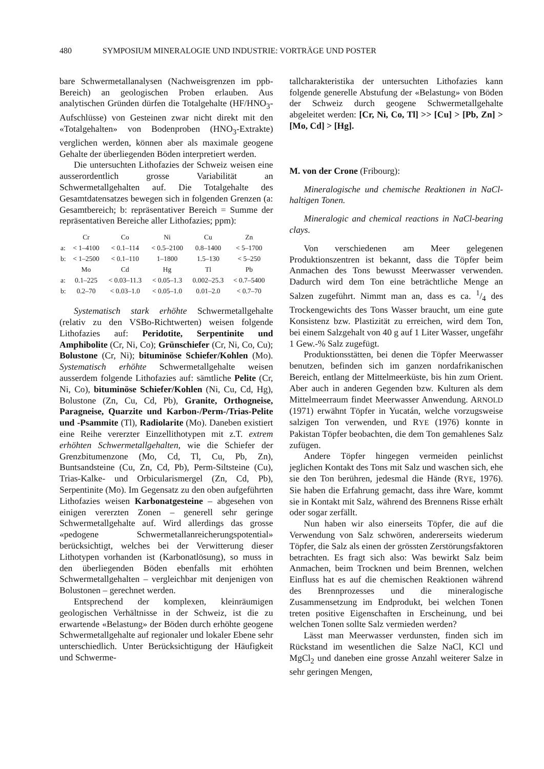480 SYMPOSIUM MINERALOGIE UND INDUSTRIE: VORTRÄGE UND POSTER
bare Schwermetallanalysen (Nachweisgrenzen im ppb-Bereich) an geologischen Proben erlauben. Aus analytischen Gründen dürfen die Totalgehalte (HF/HNO<sub>3</sub>-Aufschlüsse) von Gesteinen zwar nicht direkt mit den «Totalgehalten» von Bodenproben (HNO<sub>3</sub>-Extrakte) verglichen werden, können aber als maximale geogene Gehalte der überliegenden Böden interpretiert werden.
Die untersuchten Lithofazies der Schweiz weisen eine ausserordentlich grosse Variabilität an Schwermetallgehalten auf. Die Totalgehalte des Gesamtdatensatzes bewegen sich in folgenden Grenzen (a: Gesamtbereich; b: repräsentativer Bereich = Summe der repräsentativen Bereiche aller Lithofazies; ppm):
| | Cr | Co | Ni | Cu | Zn |
| a: | < 1–4100 | < 0.1–114 | < 0.5–2100 | 0.8–1400 | < 5–1700 |
| b: | < 1–2500 | < 0.1–110 | 1–1800 | 1.5–130 | < 5–250 |
| | Mo | Cd | Hg | Tl | Pb |
| a: | 0.1–225 | < 0.03–11.3 | < 0.05–1.3 | 0.002–25.3 | < 0.7–5400 |
| b: | 0.2–70 | < 0.03–1.0 | < 0.05–1.0 | 0.01–2.0 | < 0.7–70 |
Systematisch stark erhöhte Schwermetallgehalte (relativ zu den VSBo-Richtwerten) weisen folgende Lithofazies auf: Peridotite, Serpentinite und Amphibolite (Cr, Ni, Co); Grünschiefer (Cr, Ni, Co, Cu); Bolustone (Cr, Ni); bituminöse Schiefer/Kohlen (Mo). Systematisch erhöhte Schwermetallgehalte weisen ausserdem folgende Lithofazies auf: sämtliche Pelite (Cr, Ni, Co), bituminöse Schiefer/Kohlen (Ni, Cu, Cd, Hg), Bolustone (Zn, Cu, Cd, Pb), Granite, Orthogneise, Paragneise, Quarzite und Karbon-/Perm-/Trias-Pelite und -Psammite (Tl), Radiolarite (Mo). Daneben existiert eine Reihe vererzter Einzellithotypen mit z.T. extrem erhöhten Schwermetallgehalten, wie die Schiefer der Grenzbitumenzone (Mo, Cd, Tl, Cu, Pb, Zn), Buntsandsteine (Cu, Zn, Cd, Pb), Perm-Siltsteine (Cu), Trias-Kalke- und Orbicularismergel (Zn, Cd, Pb), Serpentinite (Mo). Im Gegensatz zu den oben aufgeführten Lithofazies weisen Karbonatgesteine – abgesehen von einigen vererzten Zonen – generell sehr geringe Schwermetallgehalte auf. Wird allerdings das grosse «pedogene Schwermetallanreicherungspotential» berücksichtigt, welches bei der Verwitterung dieser Lithotypen vorhanden ist (Karbonatlösung), so muss in den überliegenden Böden ebenfalls mit erhöhten Schwermetallgehalten – vergleichbar mit denjenigen von Bolustonen – gerechnet werden.
Entsprechend der komplexen, kleinräumigen geologischen Verhältnisse in der Schweiz, ist die zu erwartende «Belastung» der Böden durch erhöhte geogene Schwermetallgehalte auf regionaler und lokaler Ebene sehr unterschiedlich. Unter Berücksichtigung der Häufigkeit und Schwerme-
tallcharakteristika der untersuchten Lithofazies kann folgende generelle Abstufung der «Belastung» von Böden der Schweiz durch geogene Schwermetallgehalte abgeleitet werden: [Cr, Ni, Co, Tl] >> [Cu] > [Pb, Zn] > [Mo, Cd] > [Hg].
M. von der Crone (Fribourg):
Mineralogische und chemische Reaktionen in NaCl-haltigen Tonen.
Mineralogic and chemical reactions in NaCl-bearing clays.
Von verschiedenen am Meer gelegenen Produktionszentren ist bekannt, dass die Töpfer beim Anmachen des Tons bewusst Meerwasser verwenden. Dadurch wird dem Ton eine beträchtliche Menge an Salzen zugeführt. Nimmt man an, dass es ca. 1/4 des Trockengewichts des Tons Wasser braucht, um eine gute Konsistenz bzw. Plastizität zu erreichen, wird dem Ton, bei einem Salzgehalt von 40 g auf 1 Liter Wasser, ungefähr 1 Gew.-% Salz zugefügt.
Produktionsstätten, bei denen die Töpfer Meerwasser benutzen, befinden sich im ganzen nordafrikanischen Bereich, entlang der Mittelmeerküste, bis hin zum Orient. Aber auch in anderen Gegenden bzw. Kulturen als dem Mittelmeerraum findet Meerwasser Anwendung. ARNOLD (1971) erwähnt Töpfer in Yucatán, welche vorzugsweise salzigen Ton verwenden, und RYE (1976) konnte in Pakistan Töpfer beobachten, die dem Ton gemahlenes Salz zufügen.
Andere Töpfer hingegen vermeiden peinlichst jeglichen Kontakt des Tons mit Salz und waschen sich, ehe sie den Ton berühren, jedesmal die Hände (RYE, 1976). Sie haben die Erfahrung gemacht, dass ihre Ware, kommt sie in Kontakt mit Salz, während des Brennens Risse erhält oder sogar zerfällt.
Nun haben wir also einerseits Töpfer, die auf die Verwendung von Salz schwören, andererseits wiederum Töpfer, die Salz als einen der grössten Zerstörungsfaktoren betrachten. Es fragt sich also: Was bewirkt Salz beim Anmachen, beim Trocknen und beim Brennen, welchen Einfluss hat es auf die chemischen Reaktionen während des Brennprozesses und die mineralogische Zusammensetzung im Endprodukt, bei welchen Tonen treten positive Eigenschaften in Erscheinung, und bei welchen Tonen sollte Salz vermieden werden?
Lässt man Meerwasser verdunsten, finden sich im Rückstand im wesentlichen die Salze NaCl, KCl und MgCl<sub>2</sub> und daneben eine grosse Anzahl weiterer Salze in sehr geringen Mengen,